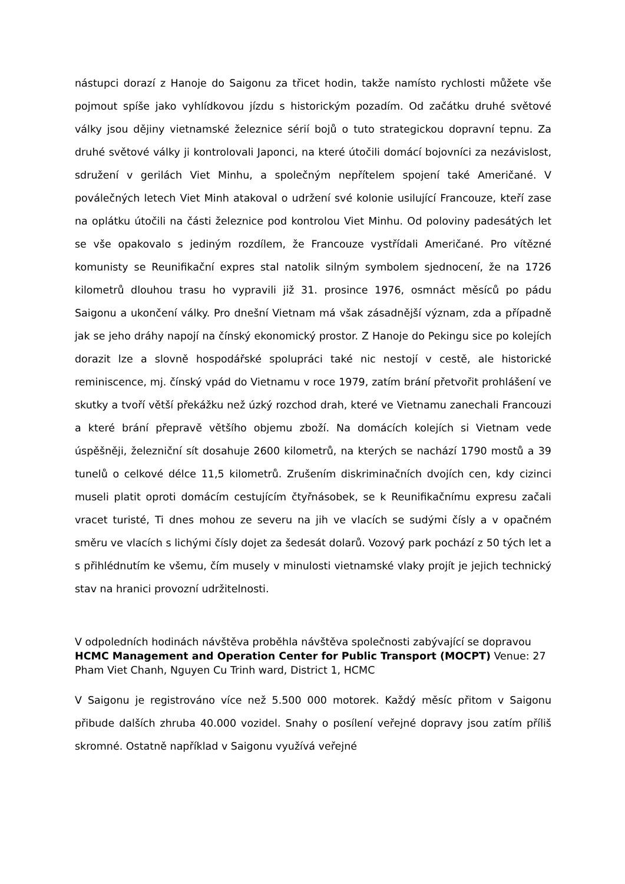nástupci dorazí z Hanoje do Saigonu za třicet hodin, takže namísto rychlosti můžete vše pojmout spíše jako vyhlídkovou jízdu s historickým pozadím. Od začátku druhé světové války jsou dějiny vietnamské železnice sérií bojů o tuto strategickou dopravní tepnu. Za druhé světové války ji kontrolovali Japonci, na které útočili domácí bojovníci za nezávislost, sdružení v gerilách Viet Minhu, a společným nepřítelem spojení také Američané. V poválečných letech Viet Minh atakoval o udržení své kolonie usilující Francouze, kteří zase na oplátku útočili na části železnice pod kontrolou Viet Minhu. Od poloviny padesátých let se vše opakovalo s jediným rozdílem, že Francouze vystřídali Američané. Pro vítězné komunisty se Reunifikační expres stal natolik silným symbolem sjednocení, že na 1726 kilometrů dlouhou trasu ho vypravili již 31. prosince 1976, osmnáct měsíců po pádu Saigonu a ukončení války. Pro dnešní Vietnam má však zásadnější význam, zda a případně jak se jeho dráhy napojí na čínský ekonomický prostor. Z Hanoje do Pekingu sice po kolejích dorazit lze a slovně hospodářské spolupráci také nic nestojí v cestě, ale historické reminiscence, mj. čínský vpád do Vietnamu v roce 1979, zatím brání přetvořit prohlášení ve skutky a tvoří větší překážku než úzký rozchod drah, které ve Vietnamu zanechali Francouzi a které brání přepravě většího objemu zboží. Na domácích kolejích si Vietnam vede úspěšněji, železniční sít dosahuje 2600 kilometrů, na kterých se nachází 1790 mostů a 39 tunelů o celkové délce 11,5 kilometrů. Zrušením diskriminačních dvojích cen, kdy cizinci museli platit oproti domácím cestujícím čtyřnásobek, se k Reunifikačnímu expresu začali vracet turisté, Ti dnes mohou ze severu na jih ve vlacích se sudými čísly a v opačném směru ve vlacích s lichými čísly dojet za šedesát dolarů. Vozový park pochází z 50 tých let a s přihlédnutím ke všemu, čím musely v minulosti vietnamské vlaky projít je jejich technický stav na hranici provozní udržitelnosti.
V odpoledních hodinách návštěva proběhla návštěva společnosti zabývající se dopravou HCMC Management and Operation Center for Public Transport (MOCPT) Venue: 27 Pham Viet Chanh, Nguyen Cu Trinh ward, District 1, HCMC
V Saigonu je registrováno více než 5.500 000 motorek. Každý měsíc přitom v Saigonu přibude dalších zhruba 40.000 vozidel. Snahy o posílení veřejné dopravy jsou zatím příliš skromné. Ostatně například v Saigonu využívá veřejné